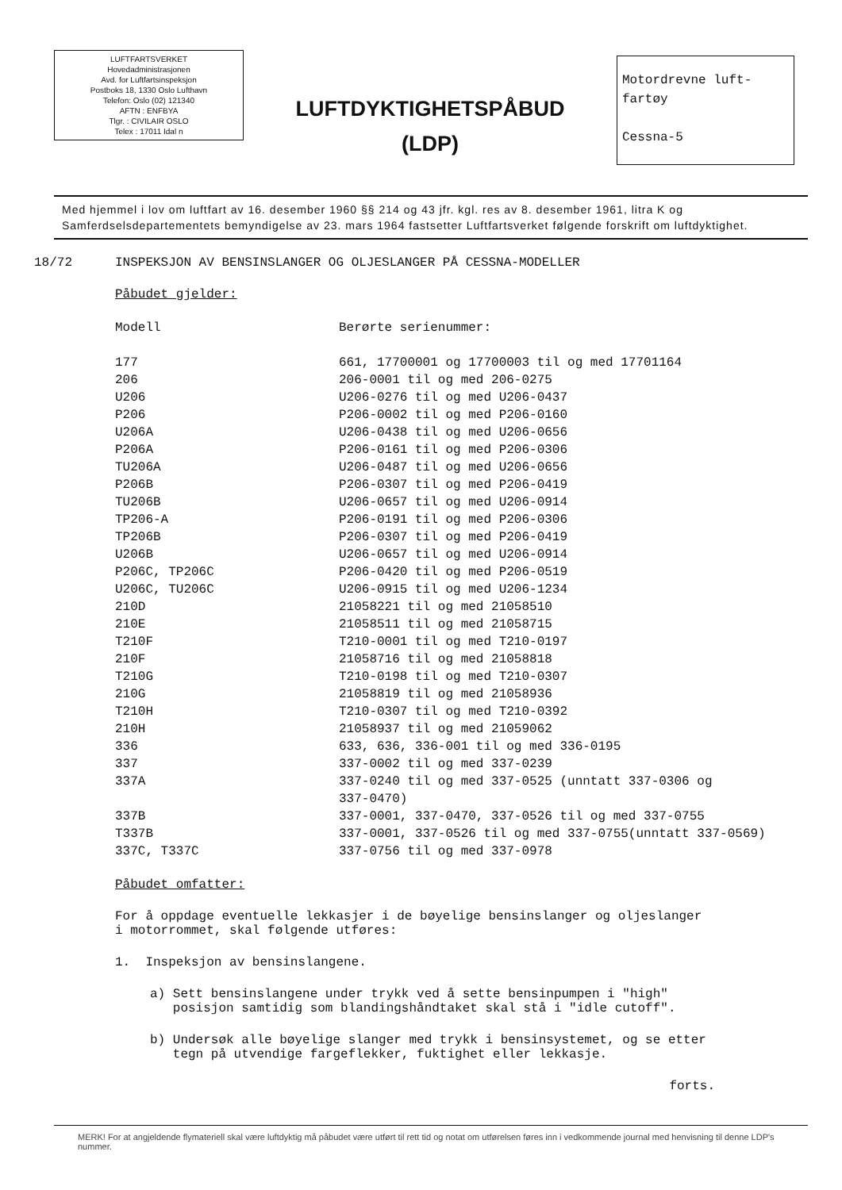LUFTFARTSVERKET
Hovedadministrasjonen
Avd. for Luftfartsinspeksjon
Postboks 18, 1330 Oslo Lufthavn
Telefon: Oslo (02) 121340
AFTN : ENFBYA
Tlgr. : CIVILAIR OSLO
Telex : 17011 Idal n
LUFTDYKTIGHETSPÅBUD
(LDP)
Motordrevne luft-
fartøy
Cessna-5
Med hjemmel i lov om luftfart av 16. desember 1960 §§ 214 og 43 jfr. kgl. res av 8. desember 1961, litra K og Samferdselsdepartementets bemyndigelse av 23. mars 1964 fastsetter Luftfartsverket følgende forskrift om luftdyktighet.
18/72 INSPEKSJON AV BENSINSLANGER OG OLJESLANGER PÅ CESSNA-MODELLER
Påbudet gjelder:
| Modell | Berørte serienummer: |
| --- | --- |
| 177 | 661, 17700001 og 17700003 til og med 17701164 |
| 206 | 206-0001 til og med 206-0275 |
| U206 | U206-0276 til og med U206-0437 |
| P206 | P206-0002 til og med P206-0160 |
| U206A | U206-0438 til og med U206-0656 |
| P206A | P206-0161 til og med P206-0306 |
| TU206A | U206-0487 til og med U206-0656 |
| P206B | P206-0307 til og med P206-0419 |
| TU206B | U206-0657 til og med U206-0914 |
| TP206-A | P206-0191 til og med P206-0306 |
| TP206B | P206-0307 til og med P206-0419 |
| U206B | U206-0657 til og med U206-0914 |
| P206C, TP206C | P206-0420 til og med P206-0519 |
| U206C, TU206C | U206-0915 til og med U206-1234 |
| 210D | 21058221 til og med 21058510 |
| 210E | 21058511 til og med 21058715 |
| T210F | T210-0001 til og med T210-0197 |
| 210F | 21058716 til og med 21058818 |
| T210G | T210-0198 til og med T210-0307 |
| 210G | 21058819 til og med 21058936 |
| T210H | T210-0307 til og med T210-0392 |
| 210H | 21058937 til og med 21059062 |
| 336 | 633, 636, 336-001 til og med 336-0195 |
| 337 | 337-0002 til og med 337-0239 |
| 337A | 337-0240 til og med 337-0525 (unntatt 337-0306 og 337-0470) |
| 337B | 337-0001, 337-0470, 337-0526 til og med 337-0755 |
| T337B | 337-0001, 337-0526 til og med 337-0755(unntatt 337-0569) |
| 337C, T337C | 337-0756 til og med 337-0978 |
Påbudet omfatter:
For å oppdage eventuelle lekkasjer i de bøyelige bensinslanger og oljeslanger
i motorrommet, skal følgende utføres:
1. Inspeksjon av bensinslangene.
a) Sett bensinslangene under trykk ved å sette bensinpumpen i "high"
posisjon samtidig som blandingshåndtaket skal stå i "idle cutoff".
b) Undersøk alle bøyelige slanger med trykk i bensinsystemet, og se etter
tegn på utvendige fargeflekker, fuktighet eller lekkasje.
forts.
MERK! For at angjeldende flymateriell skal være luftdyktig må påbudet være utført til rett tid og notat om utførelsen føres inn i vedkommende journal med henvisning til denne LDP's nummer.